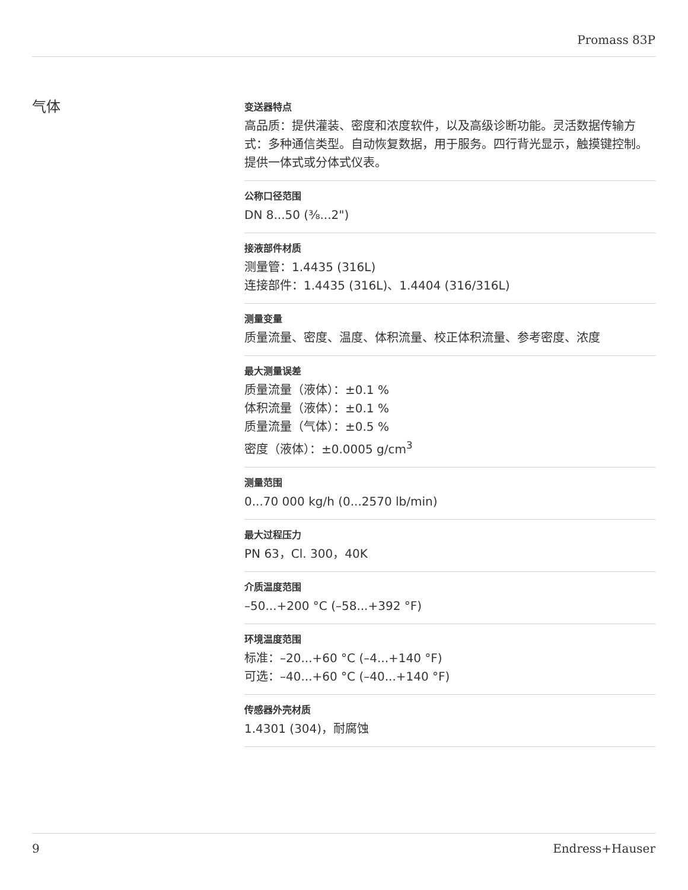Promass 83P
气体
变送器特点
高品质：提供灌装、密度和浓度软件，以及高级诊断功能。灵活数据传输方式：多种通信类型。自动恢复数据，用于服务。四行背光显示，触摸键控制。提供一体式或分体式仪表。
公称口径范围
DN 8...50 (⅜...2")
接液部件材质
测量管：1.4435 (316L)
连接部件：1.4435 (316L)、1.4404 (316/316L)
测量变量
质量流量、密度、温度、体积流量、校正体积流量、参考密度、浓度
最大测量误差
质量流量（液体）：±0.1 %
体积流量（液体）：±0.1 %
质量流量（气体）：±0.5 %
密度（液体）：±0.0005 g/cm<sup>3</sup>
测量范围
0...70 000 kg/h (0...2570 lb/min)
最大过程压力
PN 63，Cl. 300，40K
介质温度范围
–50...+200 °C (–58...+392 °F)
环境温度范围
标准：–20...+60 °C (–4...+140 °F)
可选：–40...+60 °C (–40...+140 °F)
传感器外壳材质
1.4301 (304)，耐腐蚀
9 Endress+Hauser